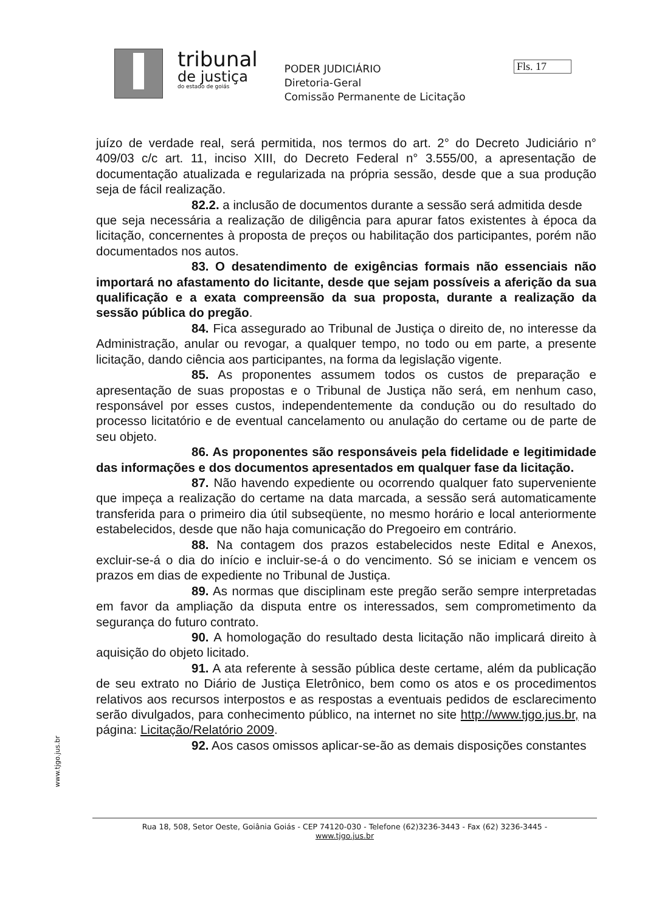tribunal
de justiça
do estado de goiás
PODER JUDICIÁRIO
Diretoria-Geral
Comissão Permanente de Licitação
Fls. 17
juízo de verdade real, será permitida, nos termos do art. 2° do Decreto Judiciário n° 409/03 c/c art. 11, inciso XIII, do Decreto Federal n° 3.555/00, a apresentação de documentação atualizada e regularizada na própria sessão, desde que a sua produção seja de fácil realização.
82.2. a inclusão de documentos durante a sessão será admitida desde
que seja necessária a realização de diligência para apurar fatos existentes à época da licitação, concernentes à proposta de preços ou habilitação dos participantes, porém não documentados nos autos.
83. O desatendimento de exigências formais não essenciais não importará no afastamento do licitante, desde que sejam possíveis a aferição da sua qualificação e a exata compreensão da sua proposta, durante a realização da sessão pública do pregão.
84. Fica assegurado ao Tribunal de Justiça o direito de, no interesse da Administração, anular ou revogar, a qualquer tempo, no todo ou em parte, a presente licitação, dando ciência aos participantes, na forma da legislação vigente.
85. As proponentes assumem todos os custos de preparação e apresentação de suas propostas e o Tribunal de Justiça não será, em nenhum caso, responsável por esses custos, independentemente da condução ou do resultado do processo licitatório e de eventual cancelamento ou anulação do certame ou de parte de seu objeto.
86. As proponentes são responsáveis pela fidelidade e legitimidade das informações e dos documentos apresentados em qualquer fase da licitação.
87. Não havendo expediente ou ocorrendo qualquer fato superveniente que impeça a realização do certame na data marcada, a sessão será automaticamente transferida para o primeiro dia útil subseqüente, no mesmo horário e local anteriormente estabelecidos, desde que não haja comunicação do Pregoeiro em contrário.
88. Na contagem dos prazos estabelecidos neste Edital e Anexos, excluir-se-á o dia do início e incluir-se-á o do vencimento. Só se iniciam e vencem os prazos em dias de expediente no Tribunal de Justiça.
89. As normas que disciplinam este pregão serão sempre interpretadas em favor da ampliação da disputa entre os interessados, sem comprometimento da segurança do futuro contrato.
90. A homologação do resultado desta licitação não implicará direito à aquisição do objeto licitado.
91. A ata referente à sessão pública deste certame, além da publicação de seu extrato no Diário de Justiça Eletrônico, bem como os atos e os procedimentos relativos aos recursos interpostos e as respostas a eventuais pedidos de esclarecimento serão divulgados, para conhecimento público, na internet no site http://www.tjgo.jus.br, na página: Licitação/Relatório 2009.
92. Aos casos omissos aplicar-se-ão as demais disposições constantes
www.tjgo.jus.br
Rua 18, 508, Setor Oeste, Goiânia Goiás - CEP 74120-030 - Telefone (62)3236-3443 - Fax (62) 3236-3445 -
www.tjgo.jus.br